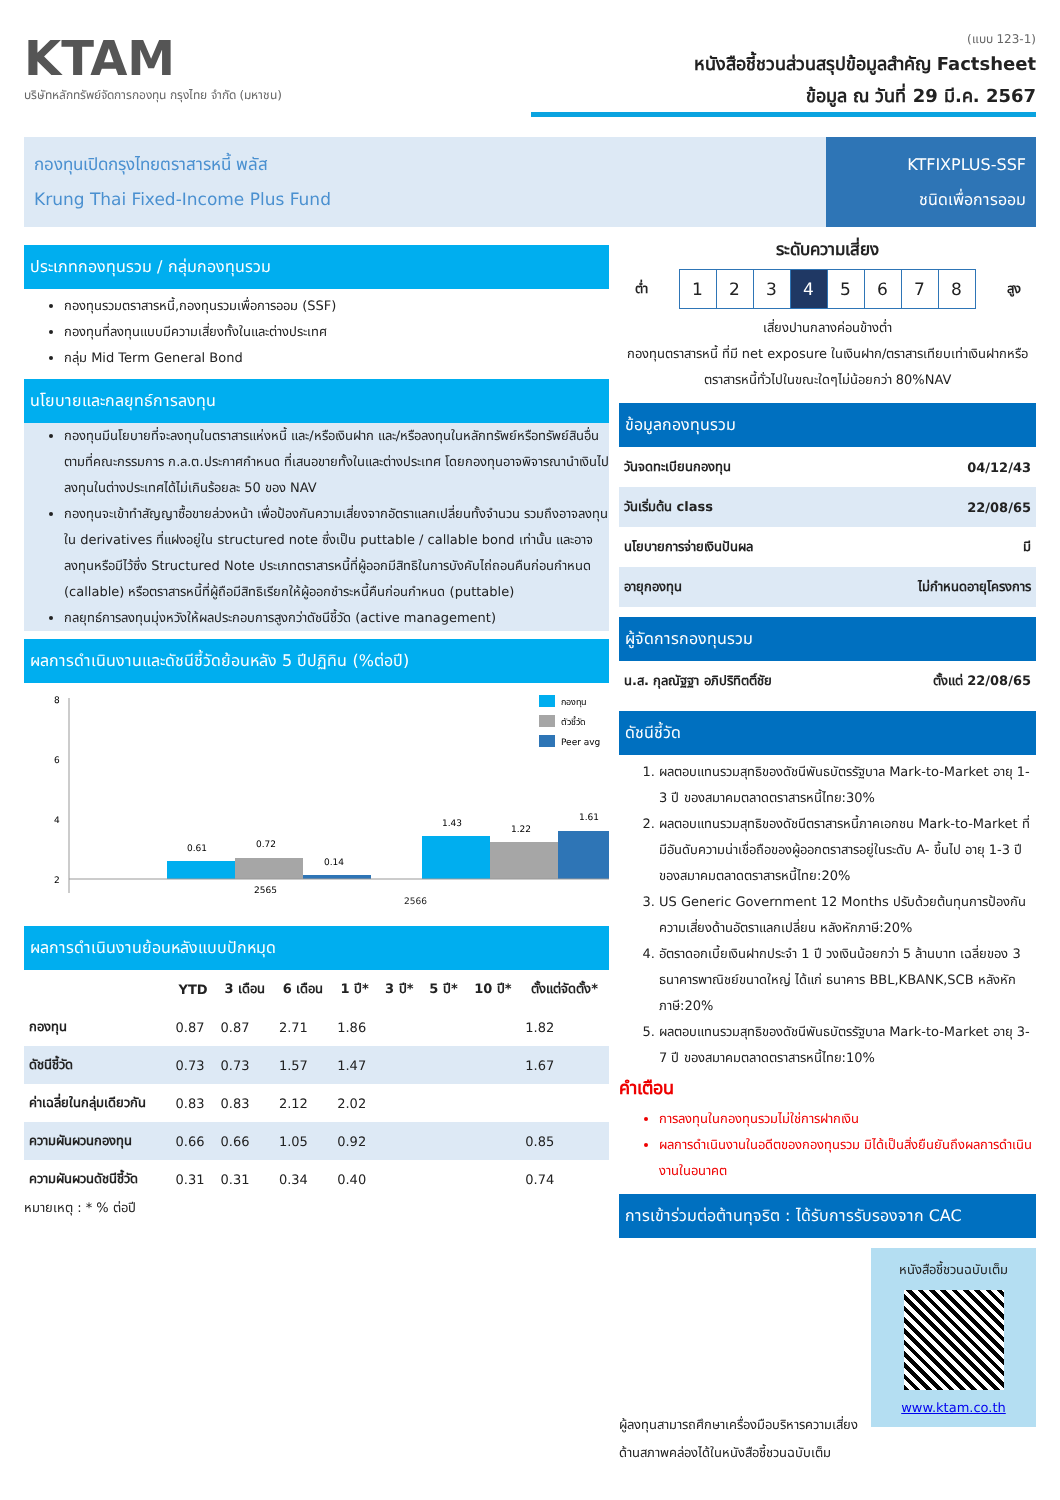KTAM
บริษัทหลักทรัพย์จัดการกองทุน กรุงไทย จำกัด (มหาชน)
(แบบ 123-1)
หนังสือชี้ชวนส่วนสรุปข้อมูลสำคัญ Factsheet
ข้อมูล ณ วันที่ 29 มี.ค. 2567
กองทุนเปิดกรุงไทยตราสารหนี้ พลัส
Krung Thai Fixed-Income Plus Fund
KTFIXPLUS-SSF
ชนิดเพื่อการออม
ประเภทกองทุนรวม / กลุ่มกองทุนรวม
กองทุนรวมตราสารหนี้,กองทุนรวมเพื่อการออม (SSF)
กองทุนที่ลงทุนแบบมีความเสี่ยงทั้งในและต่างประเทศ
กลุ่ม Mid Term General Bond
นโยบายและกลยุทธ์การลงทุน
กองทุนมีนโยบายที่จะลงทุนในตราสารแห่งหนี้ และ/หรือเงินฝาก และ/หรือลงทุนในหลักทรัพย์หรือทรัพย์สินอื่น ตามที่คณะกรรมการ ก.ล.ต.ประกาศกำหนด ที่เสนอขายทั้งในและต่างประเทศ โดยกองทุนอาจพิจารณานำเงินไปลงทุนในต่างประเทศได้ไม่เกินร้อยละ 50 ของ NAV
กองทุนจะเข้าทำสัญญาซื้อขายล่วงหน้า เพื่อป้องกันความเสี่ยงจากอัตราแลกเปลี่ยนทั้งจำนวน รวมถึงอาจลงทุนใน derivatives ที่แฝงอยู่ใน structured note ซึ่งเป็น puttable / callable bond เท่านั้น และอาจลงทุนหรือมีไว้ซึ่ง Structured Note ประเภทตราสารหนี้ที่ผู้ออกมีสิทธิในการบังคับไถ่ถอนคืนก่อนกำหนด (callable) หรือตราสารหนี้ที่ผู้ถือมีสิทธิเรียกให้ผู้ออกชำระหนี้คืนก่อนกำหนด (puttable)
กลยุทธ์การลงทุนมุ่งหวังให้ผลประกอบการสูงกว่าดัชนีชี้วัด (active management)
ผลการดำเนินงานและดัชนีชี้วัดย้อนหลัง 5 ปีปฏิทิน (%ต่อปี)
8
6
4
2
0.61
0.72
0.14
1.43
1.22
1.61
2565
กองทุน
ตัวชี้วัด
Peer avg
2566
ผลการดำเนินงานย้อนหลังแบบปักหมุด
| | YTD | 3 เดือน | 6 เดือน | 1 ปี* | 3 ปี* | 5 ปี* | 10 ปี* | ตั้งแต่จัดตั้ง* |
| --- | --- | --- | --- | --- | --- | --- | --- | --- |
| กองทุน | 0.87 | 0.87 | 2.71 | 1.86 | | | | 1.82 |
| ดัชนีชี้วัด | 0.73 | 0.73 | 1.57 | 1.47 | | | | 1.67 |
| ค่าเฉลี่ยในกลุ่มเดียวกัน | 0.83 | 0.83 | 2.12 | 2.02 | | | | |
| ความผันผวนกองทุน | 0.66 | 0.66 | 1.05 | 0.92 | | | | 0.85 |
| ความผันผวนดัชนีชี้วัด | 0.31 | 0.31 | 0.34 | 0.40 | | | | 0.74 |
หมายเหตุ : * % ต่อปี
ระดับความเสี่ยง
ต่ำ
| 1 | 2 | 3 | 4 | 5 | 6 | 7 | 8 |
สูง
เสี่ยงปานกลางค่อนข้างต่ำ
กองทุนตราสารหนี้ ที่มี net exposure ในเงินฝาก/ตราสารเทียบเท่าเงินฝากหรือตราสารหนี้ทั่วไปในขณะใดๆไม่น้อยกว่า 80%NAV
ข้อมูลกองทุนรวม
| วันจดทะเบียนกองทุน | 04/12/43 |
| วันเริ่มต้น class | 22/08/65 |
| นโยบายการจ่ายเงินปันผล | มี |
| อายุกองทุน | ไม่กำหนดอายุโครงการ |
ผู้จัดการกองทุนรวม
| น.ส. กุลณัฐฐา อภิปริทิตติ์ชัย | ตั้งแต่ 22/08/65 |
ดัชนีชี้วัด
1. ผลตอบแทนรวมสุทธิของดัชนีพันธบัตรรัฐบาล Mark-to-Market อายุ 1-3 ปี ของสมาคมตลาดตราสารหนี้ไทย:30%
2. ผลตอบแทนรวมสุทธิของดัชนีตราสารหนี้ภาคเอกชน Mark-to-Market ที่มีอันดับความน่าเชื่อถือของผู้ออกตราสารอยู่ในระดับ A- ขึ้นไป อายุ 1-3 ปี ของสมาคมตลาดตราสารหนี้ไทย:20%
3. US Generic Government 12 Months ปรับด้วยต้นทุนการป้องกันความเสี่ยงด้านอัตราแลกเปลี่ยน หลังหักภาษี:20%
4. อัตราดอกเบี้ยเงินฝากประจำ 1 ปี วงเงินน้อยกว่า 5 ล้านบาท เฉลี่ยของ 3 ธนาคารพาณิชย์ขนาดใหญ่ ได้แก่ ธนาคาร BBL,KBANK,SCB หลังหักภาษี:20%
5. ผลตอบแทนรวมสุทธิของดัชนีพันธบัตรรัฐบาล Mark-to-Market อายุ 3-7 ปี ของสมาคมตลาดตราสารหนี้ไทย:10%
คำเตือน
การลงทุนในกองทุนรวมไม่ใช่การฝากเงิน
ผลการดำเนินงานในอดีตของกองทุนรวม มิได้เป็นสิ่งยืนยันถึงผลการดำเนินงานในอนาคต
การเข้าร่วมต่อต้านทุจริต : ได้รับการรับรองจาก CAC
ผู้ลงทุนสามารถศึกษาเครื่องมือบริหารความเสี่ยงด้านสภาพคล่องได้ในหนังสือชี้ชวนฉบับเต็ม
หนังสือชี้ชวนฉบับเต็ม
www.ktam.co.th